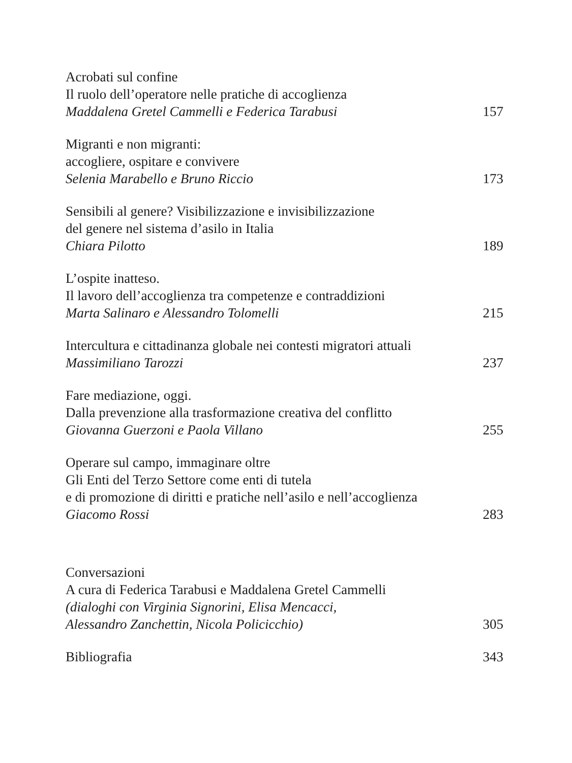Acrobati sul confine
Il ruolo dell’operatore nelle pratiche di accoglienza
Maddalena Gretel Cammelli e Federica Tarabusi 157
Migranti e non migranti:
accogliere, ospitare e convivere
Selenia Marabello e Bruno Riccio 173
Sensibili al genere? Visibilizzazione e invisibilizzazione
del genere nel sistema d’asilo in Italia
Chiara Pilotto 189
L’ospite inatteso.
Il lavoro dell’accoglienza tra competenze e contraddizioni
Marta Salinaro e Alessandro Tolomelli 215
Intercultura e cittadinanza globale nei contesti migratori attuali
Massimiliano Tarozzi 237
Fare mediazione, oggi.
Dalla prevenzione alla trasformazione creativa del conflitto
Giovanna Guerzoni e Paola Villano 255
Operare sul campo, immaginare oltre
Gli Enti del Terzo Settore come enti di tutela
e di promozione di diritti e pratiche nell’asilo e nell’accoglienza
Giacomo Rossi 283
Conversazioni
A cura di Federica Tarabusi e Maddalena Gretel Cammelli
(dialoghi con Virginia Signorini, Elisa Mencacci,
Alessandro Zanchettin, Nicola Policicchio) 305
Bibliografia 343